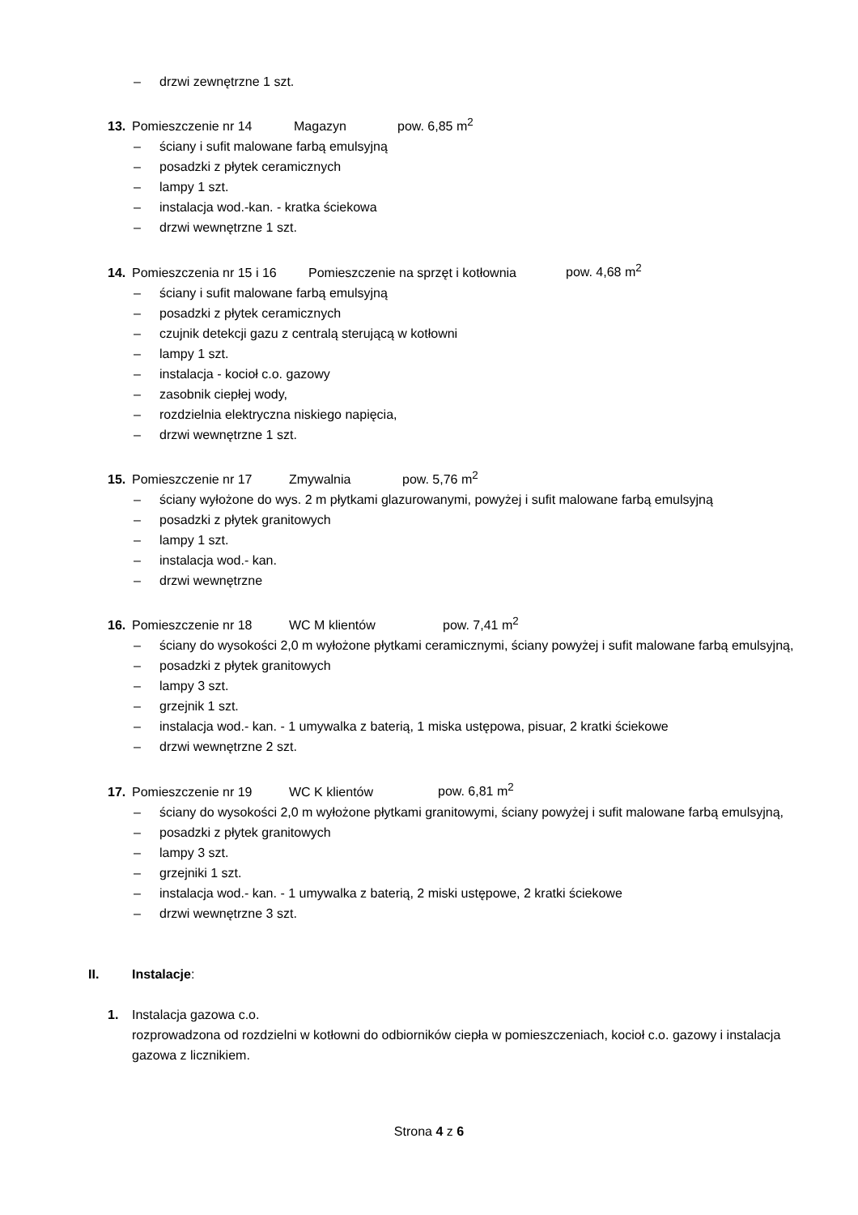– drzwi zewnętrzne 1 szt.
13. Pomieszczenie nr 14 Magazyn pow. 6,85 m<sup>2</sup>
– ściany i sufit malowane farbą emulsyjną
– posadzki z płytek ceramicznych
– lampy 1 szt.
– instalacja wod.-kan. - kratka ściekowa
– drzwi wewnętrzne 1 szt.
14. Pomieszczenia nr 15 i 16 Pomieszczenie na sprzęt i kotłownia pow. 4,68 m<sup>2</sup>
– ściany i sufit malowane farbą emulsyjną
– posadzki z płytek ceramicznych
– czujnik detekcji gazu z centralą sterującą w kotłowni
– lampy 1 szt.
– instalacja - kocioł c.o. gazowy
– zasobnik ciepłej wody,
– rozdzielnia elektryczna niskiego napięcia,
– drzwi wewnętrzne 1 szt.
15. Pomieszczenie nr 17 Zmywalnia pow. 5,76 m<sup>2</sup>
– ściany wyłożone do wys. 2 m płytkami glazurowanymi, powyżej i sufit malowane farbą emulsyjną
– posadzki z płytek granitowych
– lampy 1 szt.
– instalacja wod.- kan.
– drzwi wewnętrzne
16. Pomieszczenie nr 18 WC M klientów pow. 7,41 m<sup>2</sup>
– ściany do wysokości 2,0 m wyłożone płytkami ceramicznymi, ściany powyżej i sufit malowane farbą emulsyjną,
– posadzki z płytek granitowych
– lampy 3 szt.
– grzejnik 1 szt.
– instalacja wod.- kan. - 1 umywalka z baterią, 1 miska ustępowa, pisuar, 2 kratki ściekowe
– drzwi wewnętrzne 2 szt.
17. Pomieszczenie nr 19 WC K klientów pow. 6,81 m<sup>2</sup>
– ściany do wysokości 2,0 m wyłożone płytkami granitowymi, ściany powyżej i sufit malowane farbą emulsyjną,
– posadzki z płytek granitowych
– lampy 3 szt.
– grzejniki 1 szt.
– instalacja wod.- kan. - 1 umywalka z baterią, 2 miski ustępowe, 2 kratki ściekowe
– drzwi wewnętrzne 3 szt.
II. Instalacje:
1. Instalacja gazowa c.o.
rozprowadzona od rozdzielni w kotłowni do odbiorników ciepła w pomieszczeniach, kocioł c.o. gazowy i instalacja gazowa z licznikiem.
Strona 4 z 6